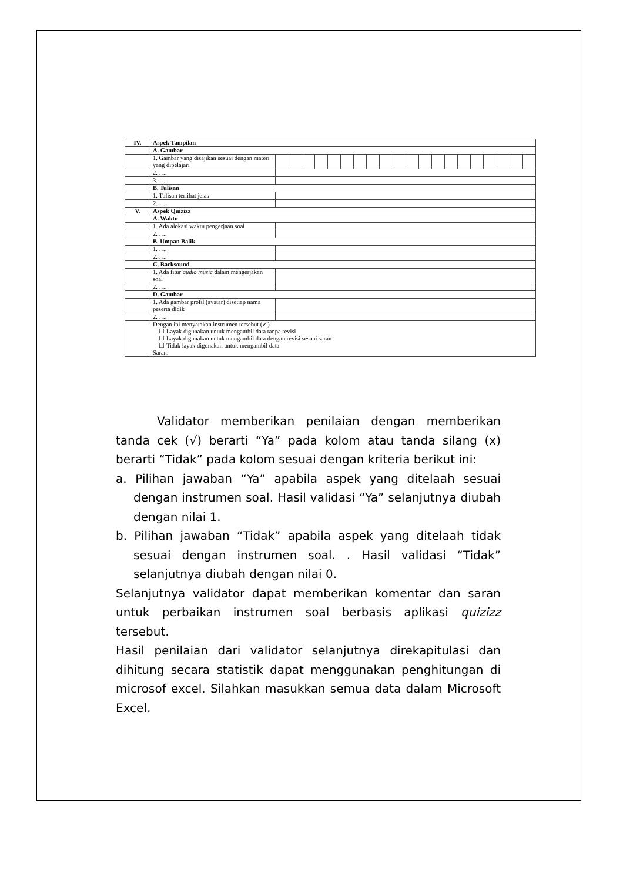| IV. | Aspek Tampilan | | | | | | | | | | | | | | | | | | | | |
| | A. Gambar | | | | | | | | | | | | | | | | | | | | |
| | 1. Gambar yang disajikan sesuai dengan materi yang dipelajari | | | | | | | | | | | | | | | | | | | | |
| | 2. …. | | | | | | | | | | | | | | | | | | | | |
| | 3. …. | | | | | | | | | | | | | | | | | | | | |
| | B. Tulisan | | | | | | | | | | | | | | | | | | | | |
| | 1. Tulisan terlihat jelas | | | | | | | | | | | | | | | | | | | | |
| | 2. …. | | | | | | | | | | | | | | | | | | | | |
| V. | Aspek Quizizz | | | | | | | | | | | | | | | | | | | | |
| | A. Waktu | | | | | | | | | | | | | | | | | | | | |
| | 1. Ada alokasi waktu pengerjaan soal | | | | | | | | | | | | | | | | | | | | |
| | 2. …. | | | | | | | | | | | | | | | | | | | | |
| | B. Umpan Balik | | | | | | | | | | | | | | | | | | | | |
| | 1. …. | | | | | | | | | | | | | | | | | | | | |
| | 2. …. | | | | | | | | | | | | | | | | | | | | |
| | C. Backsound | | | | | | | | | | | | | | | | | | | | |
| | 1. Ada fitur audio music dalam mengerjakan soal | | | | | | | | | | | | | | | | | | | | |
| | 2. …. | | | | | | | | | | | | | | | | | | | | |
| | D. Gambar | | | | | | | | | | | | | | | | | | | | |
| | 1. Ada gambar profil (avatar) disetiap nama peserta didik | | | | | | | | | | | | | | | | | | | | |
| | 2. …. | | | | | | | | | | | | | | | | | | | | |
| | Dengan ini menyatakan instrumen tersebut (✓) ☐ Layak digunakan untuk mengambil data tanpa revisi ☐ Layak digunakan untuk mengambil data dengan revisi sesuai saran ☐ Tidak layak digunakan untuk mengambil data Saran: | | | | | | | | | | | | | | | | | | | | |
Validator memberikan penilaian dengan memberikan tanda cek (√) berarti “Ya” pada kolom atau tanda silang (x) berarti “Tidak” pada kolom sesuai dengan kriteria berikut ini:
a. Pilihan jawaban “Ya” apabila aspek yang ditelaah sesuai dengan instrumen soal. Hasil validasi “Ya” selanjutnya diubah dengan nilai 1.
b. Pilihan jawaban “Tidak” apabila aspek yang ditelaah tidak sesuai dengan instrumen soal. . Hasil validasi “Tidak” selanjutnya diubah dengan nilai 0.
Selanjutnya validator dapat memberikan komentar dan saran untuk perbaikan instrumen soal berbasis aplikasi quizizz tersebut.
Hasil penilaian dari validator selanjutnya direkapitulasi dan dihitung secara statistik dapat menggunakan penghitungan di microsof excel. Silahkan masukkan semua data dalam Microsoft Excel.